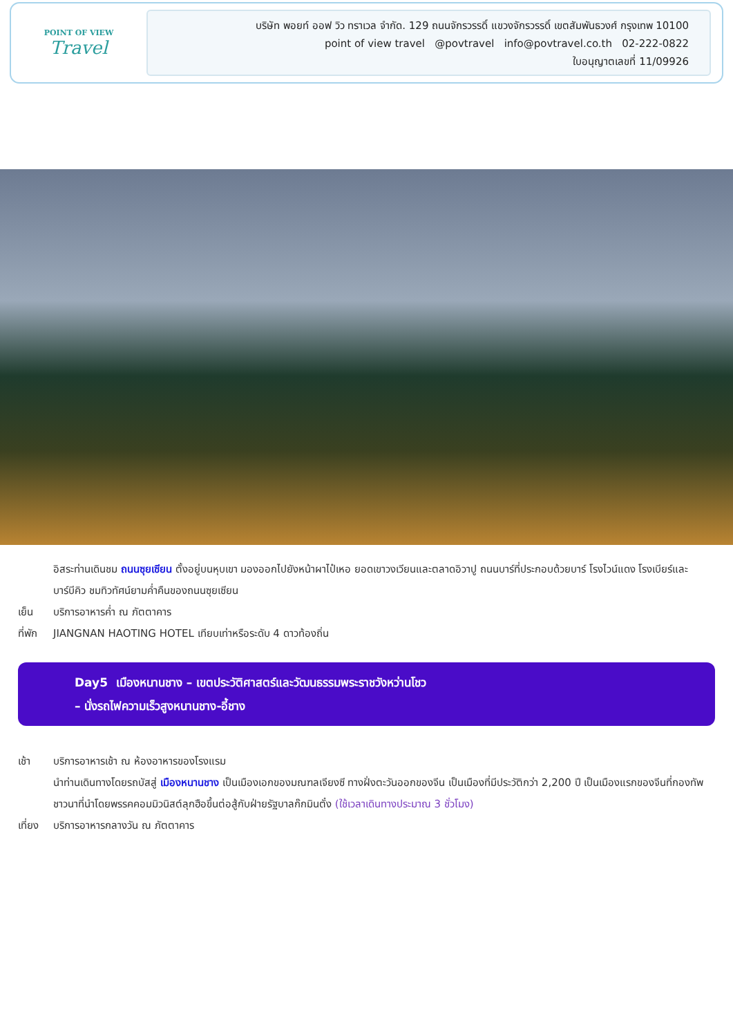POINT OF VIEW
Travel
บริษัท พอยท์ ออฟ วิว ทราเวล จำกัด. 129 ถนนจักรวรรดิ์ แขวงจักรวรรดิ์ เขตสัมพันธวงศ์ กรุงเทพ 10100
point of view travel @povtravel info@povtravel.co.th 02-222-0822
ใบอนุญาตเลขที่ 11/09926
อิสระท่านเดินชม ถนนซุยเซียน ตั้งอยู่บนหุบเขา มองออกไปยังหน้าผาไป๋เหอ ยอดเขาวงเวียนและตลาดอิวาปู ถนนบาร์ที่ประกอบด้วยบาร์ โรงไวน์แดง โรงเบียร์และบาร์บีคิว ชมทิวทัศน์ยามค่ำคืนของถนนซุยเซียน
เย็น บริการอาหารค่ำ ณ ภัตตาคาร
ที่พัก
JIANGNAN HAOTING HOTEL เทียบเท่าหรือระดับ 4 ดาวท้องถิ่น
Day5 เมืองหนานชาง – เขตประวัติศาสตร์และวัฒนธรรมพระราชวังหว่านโชว
– นั่งรถไฟความเร็วสูงหนานชาง-อี้ชาง
เช้า บริการอาหารเช้า ณ ห้องอาหารของโรงแรม
นำท่านเดินทางโดยรถบัสสู่ เมืองหนานชาง เป็นเมืองเอกของมณฑลเจียงซี ทางฝั่งตะวันออกของจีน เป็นเมืองที่มีประวัติกว่า 2,200 ปี เป็นเมืองแรกของจีนที่กองทัพชาวนาที่นำโดยพรรคคอมมิวนิสต์ลุกฮือขึ้นต่อสู้กับฝ่ายรัฐบาลก๊กมินตั๋ง (ใช้เวลาเดินทางประมาณ 3 ชั่วโมง)
เที่ยง
บริการอาหารกลางวัน ณ ภัตตาคาร